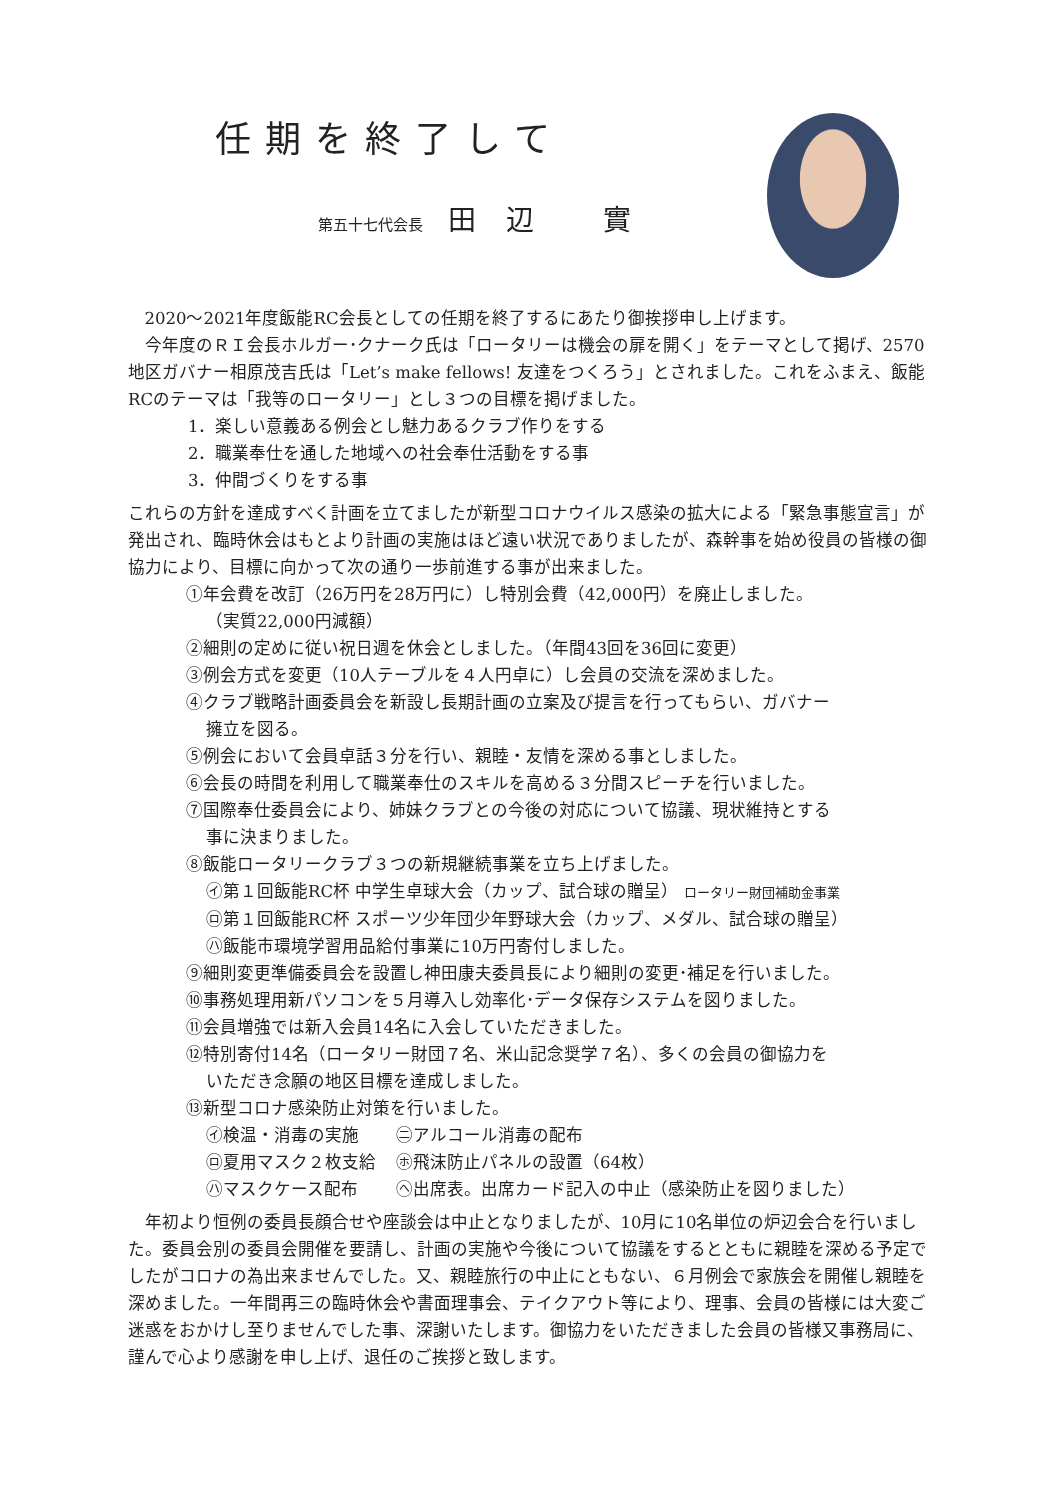任期を終了して
第五十七代会長 田辺 實
2020～2021年度飯能RC会長としての任期を終了するにあたり御挨拶申し上げます。
今年度のＲＩ会長ホルガー･クナーク氏は「ロータリーは機会の扉を開く」をテーマとして掲げ、2570地区ガバナー相原茂吉氏は「Let’s make fellows! 友達をつくろう」とされました。これをふまえ、飯能RCのテーマは「我等のロータリー」とし３つの目標を掲げました。
1．楽しい意義ある例会とし魅力あるクラブ作りをする
2．職業奉仕を通した地域への社会奉仕活動をする事
3．仲間づくりをする事
これらの方針を達成すべく計画を立てましたが新型コロナウイルス感染の拡大による「緊急事態宣言」が発出され、臨時休会はもとより計画の実施はほど遠い状況でありましたが、森幹事を始め役員の皆様の御協力により、目標に向かって次の通り一歩前進する事が出来ました。
①年会費を改訂（26万円を28万円に）し特別会費（42,000円）を廃止しました。
（実質22,000円減額）
②細則の定めに従い祝日週を休会としました。（年間43回を36回に変更）
③例会方式を変更（10人テーブルを４人円卓に）し会員の交流を深めました。
④クラブ戦略計画委員会を新設し長期計画の立案及び提言を行ってもらい、ガバナー
擁立を図る。
⑤例会において会員卓話３分を行い、親睦・友情を深める事としました。
⑥会長の時間を利用して職業奉仕のスキルを高める３分間スピーチを行いました。
⑦国際奉仕委員会により、姉妹クラブとの今後の対応について協議、現状維持とする
事に決まりました。
⑧飯能ロータリークラブ３つの新規継続事業を立ち上げました。
㋑第１回飯能RC杯 中学生卓球大会（カップ、試合球の贈呈） ロータリー財団補助金事業
㋺第１回飯能RC杯 スポーツ少年団少年野球大会（カップ、メダル、試合球の贈呈）
㋩飯能市環境学習用品給付事業に10万円寄付しました。
⑨細則変更準備委員会を設置し神田康夫委員長により細則の変更･補足を行いました。
⑩事務処理用新パソコンを５月導入し効率化･データ保存システムを図りました。
⑪会員増強では新入会員14名に入会していただきました。
⑫特別寄付14名（ロータリー財団７名、米山記念奨学７名）、多くの会員の御協力を
いただき念願の地区目標を達成しました。
⑬新型コロナ感染防止対策を行いました。
| ㋑検温・消毒の実施 | ㊁アルコール消毒の配布 |
| ㋺夏用マスク２枚支給 | ㋭飛沫防止パネルの設置（64枚） |
| ㋩マスクケース配布 | ㋬出席表。出席カード記入の中止（感染防止を図りました） |
年初より恒例の委員長顔合せや座談会は中止となりましたが、10月に10名単位の炉辺会合を行いました。委員会別の委員会開催を要請し、計画の実施や今後について協議をするとともに親睦を深める予定でしたがコロナの為出来ませんでした。又、親睦旅行の中止にともない、６月例会で家族会を開催し親睦を深めました。一年間再三の臨時休会や書面理事会、テイクアウト等により、理事、会員の皆様には大変ご迷惑をおかけし至りませんでした事、深謝いたします。御協力をいただきました会員の皆様又事務局に、謹んで心より感謝を申し上げ、退任のご挨拶と致します。